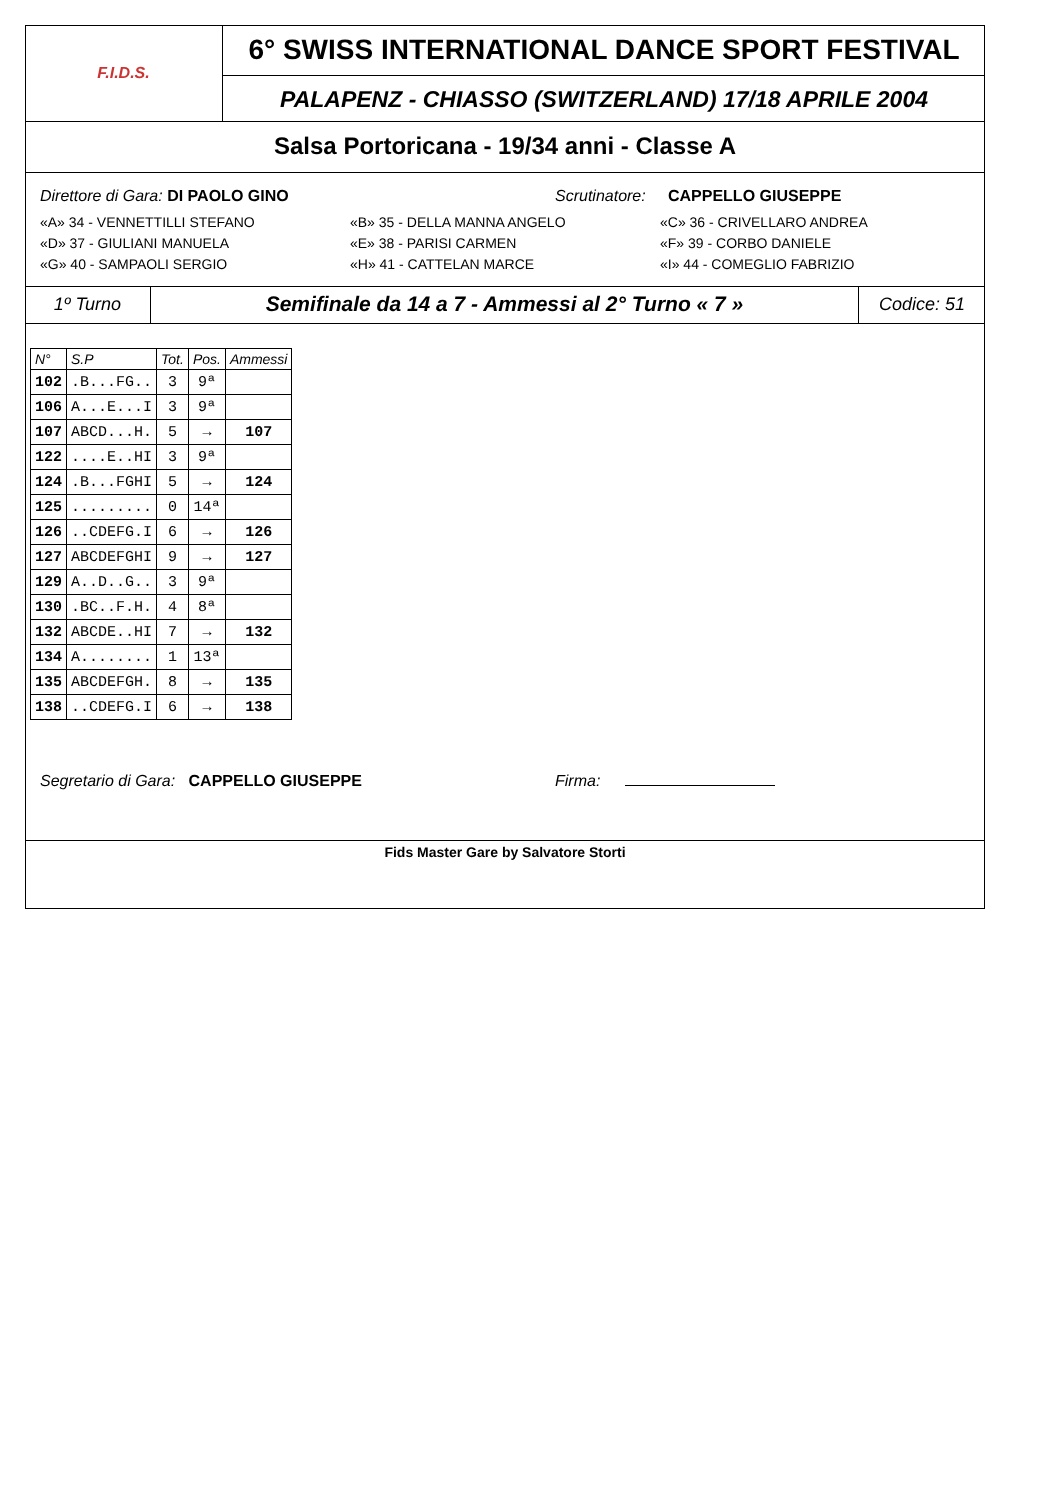F.I.D.S.
6° SWISS INTERNATIONAL DANCE SPORT FESTIVAL
PALAPENZ - CHIASSO (SWITZERLAND) 17/18 APRILE 2004
Salsa Portoricana - 19/34 anni - Classe A
Direttore di Gara: DI PAOLO GINO Scrutinatore: CAPPELLO GIUSEPPE
«A» 34 - VENNETTILLI STEFANO «B» 35 - DELLA MANNA ANGELO «C» 36 - CRIVELLARO ANDREA
«D» 37 - GIULIANI MANUELA «E» 38 - PARISI CARMEN «F» 39 - CORBO DANIELE
«G» 40 - SAMPAOLI SERGIO «H» 41 - CATTELAN MARCE «I» 44 - COMEGLIO FABRIZIO
1º Turno
Semifinale da 14 a 7 - Ammessi al 2° Turno « 7 »
Codice: 51
| N° | S.P | Tot. | Pos. | Ammessi |
| --- | --- | --- | --- | --- |
| 102 | .B...FG.. | 3 | 9ª | |
| 106 | A...E...I | 3 | 9ª | |
| 107 | ABCD...H. | 5 | → | 107 |
| 122 | ....E..HI | 3 | 9ª | |
| 124 | .B...FGHI | 5 | → | 124 |
| 125 | ......... | 0 | 14ª | |
| 126 | ..CDEFG.I | 6 | → | 126 |
| 127 | ABCDEFGHI | 9 | → | 127 |
| 129 | A..D..G.. | 3 | 9ª | |
| 130 | .BC..F.H. | 4 | 8ª | |
| 132 | ABCDE..HI | 7 | → | 132 |
| 134 | A........ | 1 | 13ª | |
| 135 | ABCDEFGH. | 8 | → | 135 |
| 138 | ..CDEFG.I | 6 | → | 138 |
Segretario di Gara: CAPPELLO GIUSEPPE Firma:
Fids Master Gare by Salvatore Storti